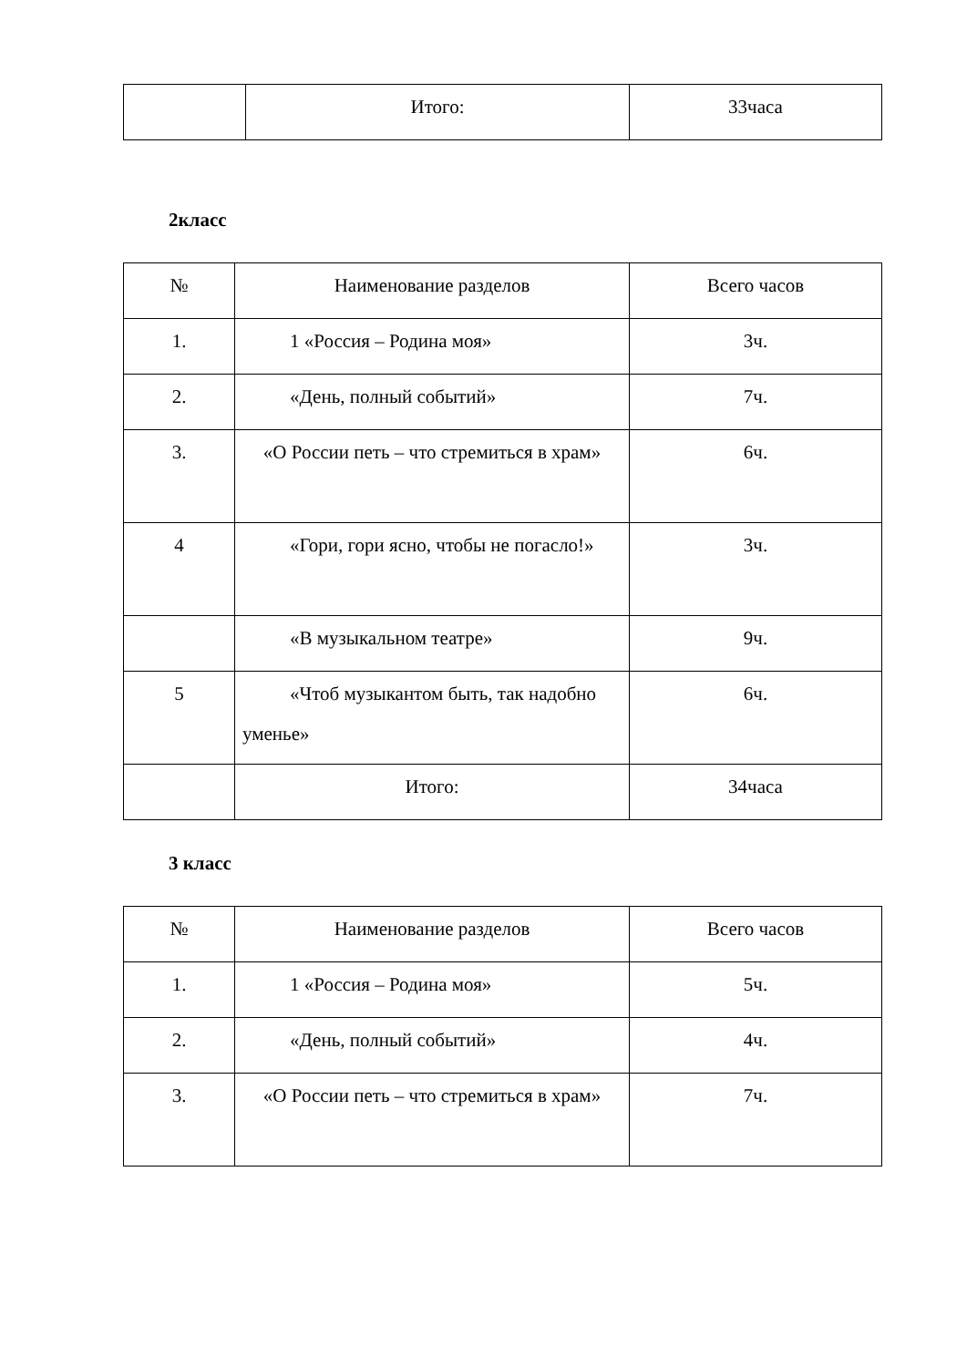| | Итого: | 33часа |
2класс
| № | Наименование разделов | Всего часов |
| 1. | 1 «Россия – Родина моя» | 3ч. |
| 2. | «День, полный событий» | 7ч. |
| 3. | «О России петь – что стремиться в храм» | 6ч. |
| 4 | «Гори, гори ясно, чтобы не погасло!» | 3ч. |
| | «В музыкальном театре» | 9ч. |
| 5 | «Чтоб музыкантом быть, так надобно уменье» | 6ч. |
| | Итого: | 34часа |
3 класс
| № | Наименование разделов | Всего часов |
| 1. | 1 «Россия – Родина моя» | 5ч. |
| 2. | «День, полный событий» | 4ч. |
| 3. | «О России петь – что стремиться в храм» | 7ч. |